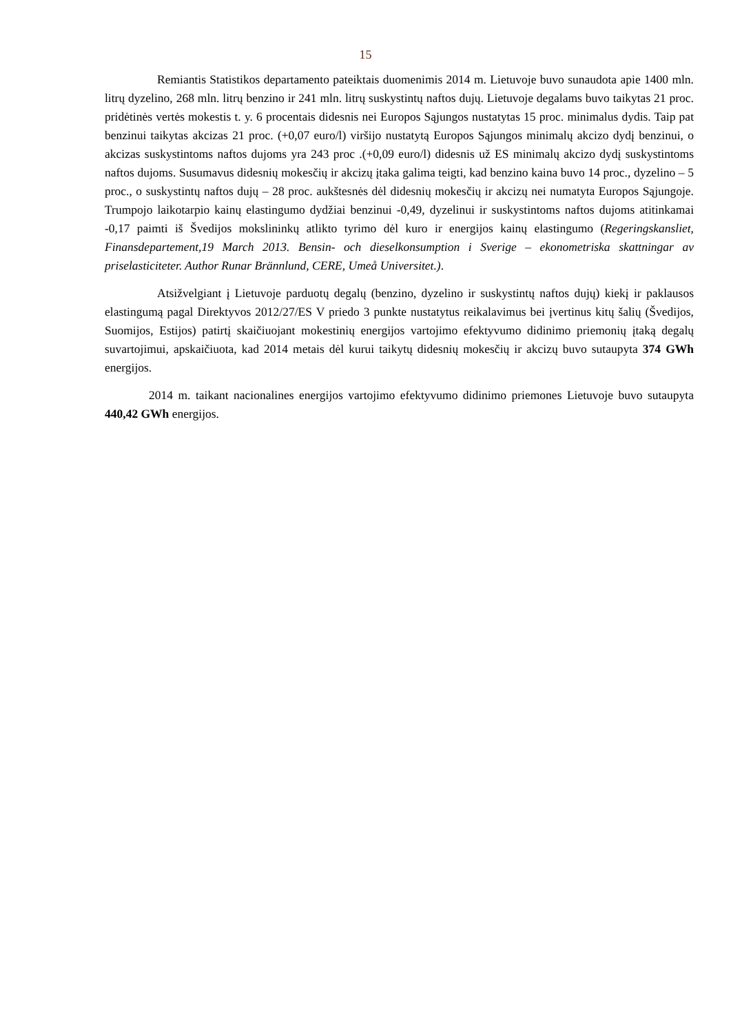15
Remiantis Statistikos departamento pateiktais duomenimis 2014 m. Lietuvoje buvo sunaudota apie 1400 mln. litrų dyzelino, 268 mln. litrų benzino ir 241 mln. litrų suskystintų naftos dujų. Lietuvoje degalams buvo taikytas 21 proc. pridėtinės vertės mokestis t. y. 6 procentais didesnis nei Europos Sąjungos nustatytas 15 proc. minimalus dydis. Taip pat benzinui taikytas akcizas 21 proc. (+0,07 euro/l) viršijo nustatytą Europos Sąjungos minimalų akcizo dydį benzinui, o akcizas suskystintoms naftos dujoms yra 243 proc .(+0,09 euro/l) didesnis už ES minimalų akcizo dydį suskystintoms naftos dujoms. Susumavus didesnių mokesčių ir akcizų įtaka galima teigti, kad benzino kaina buvo 14 proc., dyzelino – 5 proc., o suskystintų naftos dujų – 28 proc. aukštesnės dėl didesnių mokesčių ir akcizų nei numatyta Europos Sąjungoje. Trumpojo laikotarpio kainų elastingumo dydžiai benzinui -0,49, dyzelinui ir suskystintoms naftos dujoms atitinkamai -0,17 paimti iš Švedijos mokslininkų atlikto tyrimo dėl kuro ir energijos kainų elastingumo (Regeringskansliet, Finansdepartement,19 March 2013. Bensin- och dieselkonsumption i Sverige – ekonometriska skattningar av priselasticiteter. Author Runar Brännlund, CERE, Umeå Universitet.).
Atsižvelgiant į Lietuvoje parduotų degalų (benzino, dyzelino ir suskystintų naftos dujų) kiekį ir paklausos elastingumą pagal Direktyvos 2012/27/ES V priedo 3 punkte nustatytus reikalavimus bei įvertinus kitų šalių (Švedijos, Suomijos, Estijos) patirtį skaičiuojant mokestinių energijos vartojimo efektyvumo didinimo priemonių įtaką degalų suvartojimui, apskaičiuota, kad 2014 metais dėl kurui taikytų didesnių mokesčių ir akcizų buvo sutaupyta 374 GWh energijos.
2014 m. taikant nacionalines energijos vartojimo efektyvumo didinimo priemones Lietuvoje buvo sutaupyta 440,42 GWh energijos.